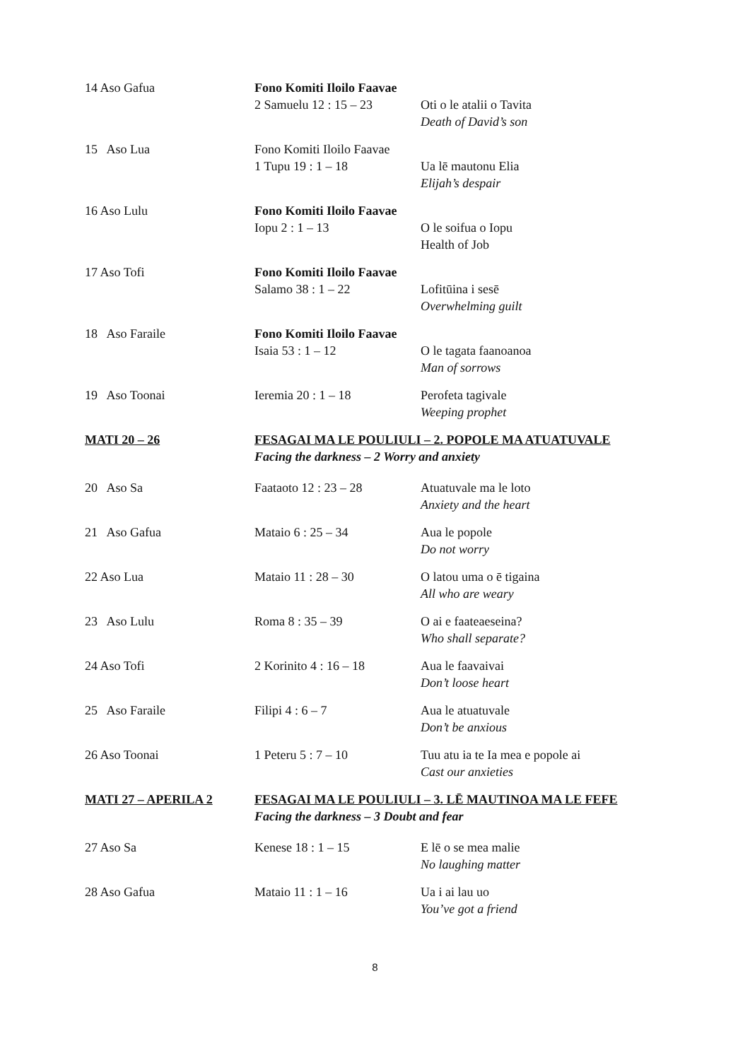| 14 Aso Gafua | Fono Komiti Iloilo Faavae 2 Samuelu 12 : 15 – 23 Oti o le atalii o Tavita Death of David’s son | |
| 15 Aso Lua | Fono Komiti Iloilo Faavae 1 Tupu 19 : 1 – 18 | Ua lē mautonu Elia Elijah’s despair |
| 16 Aso Lulu | Fono Komiti Iloilo Faavae Iopu 2 : 1 – 13 | O le soifua o Iopu Health of Job |
| 17 Aso Tofi | Fono Komiti Iloilo Faavae Salamo 38 : 1 – 22 | Lofitūina i sesē Overwhelming guilt |
| 18 Aso Faraile | Fono Komiti Iloilo Faavae Isaia 53 : 1 – 12 | O le tagata faanoanoa Man of sorrows |
| 19 Aso Toonai | Ieremia 20 : 1 – 18 | Perofeta tagivale Weeping prophet |
| MATI 20 – 26 | FESAGAI MA LE POULIULI – 2. POPOLE MA ATUATUVALE Facing the darkness – 2 Worry and anxiety | |
| 20 Aso Sa | Faataoto 12 : 23 – 28 | Atuatuvale ma le loto Anxiety and the heart |
| 21 Aso Gafua | Mataio 6 : 25 – 34 | Aua le popole Do not worry |
| 22 Aso Lua | Mataio 11 : 28 – 30 | O latou uma o ē tigaina All who are weary |
| 23 Aso Lulu | Roma 8 : 35 – 39 | O ai e faateaeseina? Who shall separate? |
| 24 Aso Tofi | 2 Korinito 4 : 16 – 18 | Aua le faavaivai Don’t loose heart |
| 25 Aso Faraile | Filipi 4 : 6 – 7 | Aua le atuatuvale Don’t be anxious |
| 26 Aso Toonai | 1 Peteru 5 : 7 – 10 | Tuu atu ia te Ia mea e popole ai Cast our anxieties |
| MATI 27 – APERILA 2 | FESAGAI MA LE POULIULI – 3. LĒ MAUTINOA MA LE FEFE Facing the darkness – 3 Doubt and fear | |
| 27 Aso Sa | Kenese 18 : 1 – 15 | E lē o se mea malie No laughing matter |
| 28 Aso Gafua | Mataio 11 : 1 – 16 | Ua i ai lau uo You’ve got a friend |
8